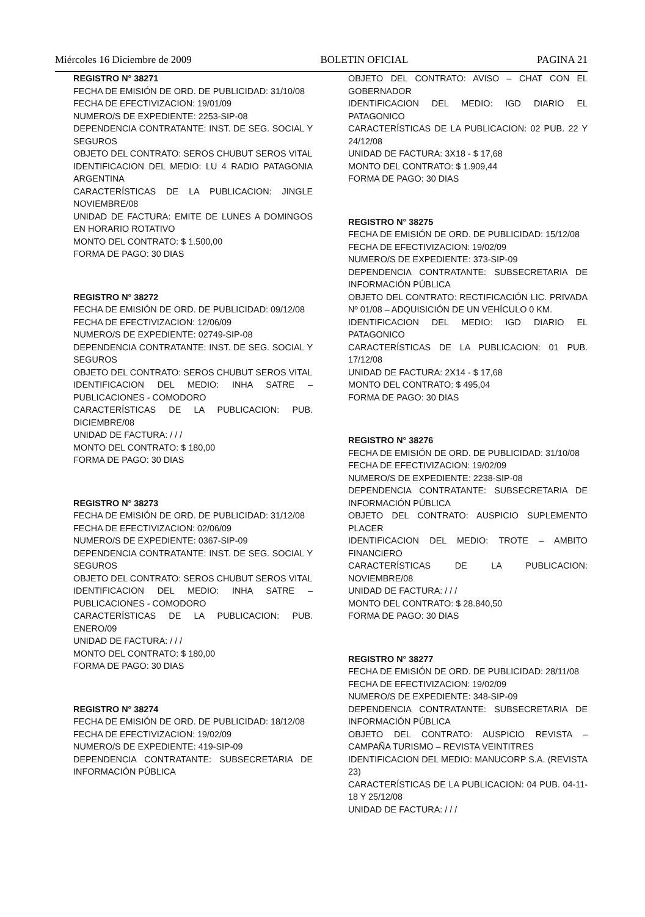Miércoles 16 Diciembre de 2009 BOLETIN OFICIAL PAGINA 21
REGISTRO N° 38271
FECHA DE EMISIÓN DE ORD. DE PUBLICIDAD: 31/10/08
FECHA DE EFECTIVIZACION: 19/01/09
NUMERO/S DE EXPEDIENTE: 2253-SIP-08
DEPENDENCIA CONTRATANTE: INST. DE SEG. SOCIAL Y SEGUROS
OBJETO DEL CONTRATO: SEROS CHUBUT SEROS VITAL
IDENTIFICACION DEL MEDIO: LU 4 RADIO PATAGONIA ARGENTINA
CARACTERÍSTICAS DE LA PUBLICACION: JINGLE NOVIEMBRE/08
UNIDAD DE FACTURA: EMITE DE LUNES A DOMINGOS EN HORARIO ROTATIVO
MONTO DEL CONTRATO: $ 1.500,00
FORMA DE PAGO: 30 DIAS
REGISTRO N° 38272
FECHA DE EMISIÓN DE ORD. DE PUBLICIDAD: 09/12/08
FECHA DE EFECTIVIZACION: 12/06/09
NUMERO/S DE EXPEDIENTE: 02749-SIP-08
DEPENDENCIA CONTRATANTE: INST. DE SEG. SOCIAL Y SEGUROS
OBJETO DEL CONTRATO: SEROS CHUBUT SEROS VITAL
IDENTIFICACION DEL MEDIO: INHA SATRE – PUBLICACIONES - COMODORO
CARACTERÍSTICAS DE LA PUBLICACION: PUB. DICIEMBRE/08
UNIDAD DE FACTURA: / / /
MONTO DEL CONTRATO: $ 180,00
FORMA DE PAGO: 30 DIAS
REGISTRO N° 38273
FECHA DE EMISIÓN DE ORD. DE PUBLICIDAD: 31/12/08
FECHA DE EFECTIVIZACION: 02/06/09
NUMERO/S DE EXPEDIENTE: 0367-SIP-09
DEPENDENCIA CONTRATANTE: INST. DE SEG. SOCIAL Y SEGUROS
OBJETO DEL CONTRATO: SEROS CHUBUT SEROS VITAL
IDENTIFICACION DEL MEDIO: INHA SATRE – PUBLICACIONES - COMODORO
CARACTERÍSTICAS DE LA PUBLICACION: PUB. ENERO/09
UNIDAD DE FACTURA: / / /
MONTO DEL CONTRATO: $ 180,00
FORMA DE PAGO: 30 DIAS
REGISTRO N° 38274
FECHA DE EMISIÓN DE ORD. DE PUBLICIDAD: 18/12/08
FECHA DE EFECTIVIZACION: 19/02/09
NUMERO/S DE EXPEDIENTE: 419-SIP-09
DEPENDENCIA CONTRATANTE: SUBSECRETARIA DE INFORMACIÓN PÚBLICA
OBJETO DEL CONTRATO: AVISO – CHAT CON EL GOBERNADOR
IDENTIFICACION DEL MEDIO: IGD DIARIO EL PATAGONICO
CARACTERÍSTICAS DE LA PUBLICACION: 02 PUB. 22 Y 24/12/08
UNIDAD DE FACTURA: 3X18 - $ 17,68
MONTO DEL CONTRATO: $ 1.909,44
FORMA DE PAGO: 30 DIAS
REGISTRO N° 38275
FECHA DE EMISIÓN DE ORD. DE PUBLICIDAD: 15/12/08
FECHA DE EFECTIVIZACION: 19/02/09
NUMERO/S DE EXPEDIENTE: 373-SIP-09
DEPENDENCIA CONTRATANTE: SUBSECRETARIA DE INFORMACIÓN PÚBLICA
OBJETO DEL CONTRATO: RECTIFICACIÓN LIC. PRIVADA Nº 01/08 – ADQUISICIÓN DE UN VEHÍCULO 0 KM.
IDENTIFICACION DEL MEDIO: IGD DIARIO EL PATAGONICO
CARACTERÍSTICAS DE LA PUBLICACION: 01 PUB. 17/12/08
UNIDAD DE FACTURA: 2X14 - $ 17,68
MONTO DEL CONTRATO: $ 495,04
FORMA DE PAGO: 30 DIAS
REGISTRO N° 38276
FECHA DE EMISIÓN DE ORD. DE PUBLICIDAD: 31/10/08
FECHA DE EFECTIVIZACION: 19/02/09
NUMERO/S DE EXPEDIENTE: 2238-SIP-08
DEPENDENCIA CONTRATANTE: SUBSECRETARIA DE INFORMACIÓN PÚBLICA
OBJETO DEL CONTRATO: AUSPICIO SUPLEMENTO PLACER
IDENTIFICACION DEL MEDIO: TROTE – AMBITO FINANCIERO
CARACTERÍSTICAS DE LA PUBLICACION: NOVIEMBRE/08
UNIDAD DE FACTURA: / / /
MONTO DEL CONTRATO: $ 28.840,50
FORMA DE PAGO: 30 DIAS
REGISTRO N° 38277
FECHA DE EMISIÓN DE ORD. DE PUBLICIDAD: 28/11/08
FECHA DE EFECTIVIZACION: 19/02/09
NUMERO/S DE EXPEDIENTE: 348-SIP-09
DEPENDENCIA CONTRATANTE: SUBSECRETARIA DE INFORMACIÓN PÚBLICA
OBJETO DEL CONTRATO: AUSPICIO REVISTA – CAMPAÑA TURISMO – REVISTA VEINTITRES
IDENTIFICACION DEL MEDIO: MANUCORP S.A. (REVISTA 23)
CARACTERÍSTICAS DE LA PUBLICACION: 04 PUB. 04-11-18 Y 25/12/08
UNIDAD DE FACTURA: / / /